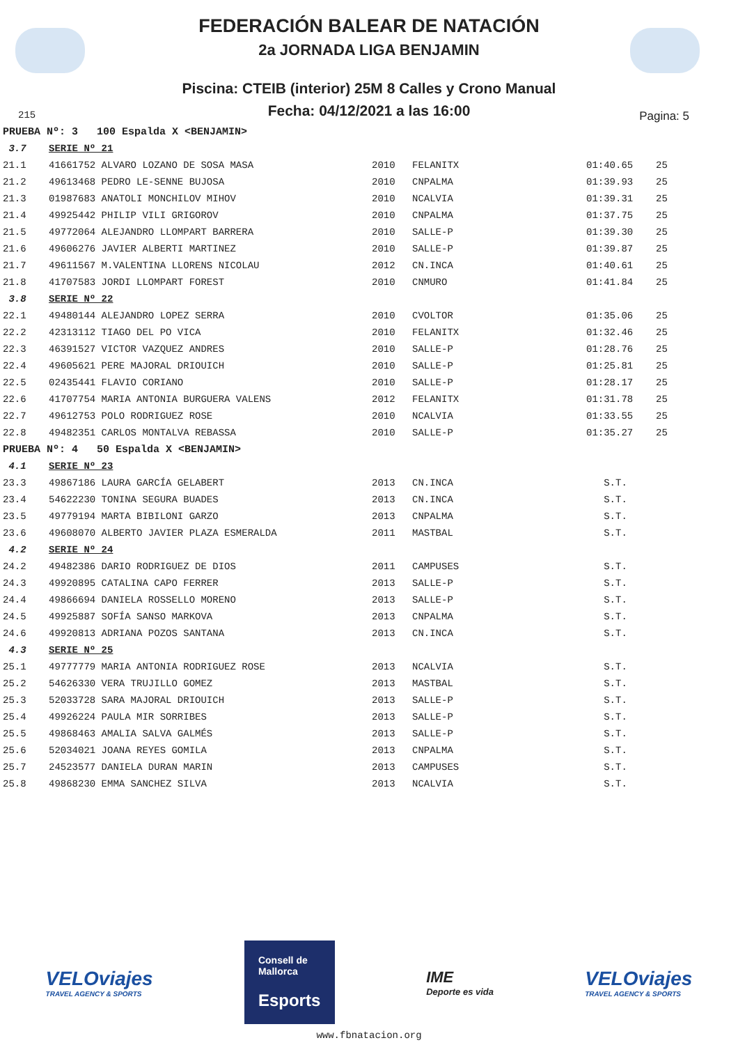FEDERACIÓN BALEAR DE NATACIÓN
2a JORNADA LIGA BENJAMIN
Piscina: CTEIB (interior) 25M 8 Calles y Crono Manual
Fecha: 04/12/2021 a las 16:00
215 Pagina: 5
| PRUEBA Nº: 3 100 Espalda X <BENJAMIN> | | | | | |
| 3.7 | SERIE Nº 21 | | | | |
| 21.1 | 41661752 ALVARO LOZANO DE SOSA MASA | 2010 | FELANITX | 01:40.65 | 25 |
| 21.2 | 49613468 PEDRO LE-SENNE BUJOSA | 2010 | CNPALMA | 01:39.93 | 25 |
| 21.3 | 01987683 ANATOLI MONCHILOV MIHOV | 2010 | NCALVIA | 01:39.31 | 25 |
| 21.4 | 49925442 PHILIP VILI GRIGOROV | 2010 | CNPALMA | 01:37.75 | 25 |
| 21.5 | 49772064 ALEJANDRO LLOMPART BARRERA | 2010 | SALLE-P | 01:39.30 | 25 |
| 21.6 | 49606276 JAVIER ALBERTI MARTINEZ | 2010 | SALLE-P | 01:39.87 | 25 |
| 21.7 | 49611567 M.VALENTINA LLORENS NICOLAU | 2012 | CN.INCA | 01:40.61 | 25 |
| 21.8 | 41707583 JORDI LLOMPART FOREST | 2010 | CNMURO | 01:41.84 | 25 |
| 3.8 | SERIE Nº 22 | | | | |
| 22.1 | 49480144 ALEJANDRO LOPEZ SERRA | 2010 | CVOLTOR | 01:35.06 | 25 |
| 22.2 | 42313112 TIAGO DEL PO VICA | 2010 | FELANITX | 01:32.46 | 25 |
| 22.3 | 46391527 VICTOR VAZQUEZ ANDRES | 2010 | SALLE-P | 01:28.76 | 25 |
| 22.4 | 49605621 PERE MAJORAL DRIOUICH | 2010 | SALLE-P | 01:25.81 | 25 |
| 22.5 | 02435441 FLAVIO CORIANO | 2010 | SALLE-P | 01:28.17 | 25 |
| 22.6 | 41707754 MARIA ANTONIA BURGUERA VALENS | 2012 | FELANITX | 01:31.78 | 25 |
| 22.7 | 49612753 POLO RODRIGUEZ ROSE | 2010 | NCALVIA | 01:33.55 | 25 |
| 22.8 | 49482351 CARLOS MONTALVA REBASSA | 2010 | SALLE-P | 01:35.27 | 25 |
| PRUEBA Nº: 4 50 Espalda X <BENJAMIN> | | | | | |
| 4.1 | SERIE Nº 23 | | | | |
| 23.3 | 49867186 LAURA GARCÍA GELABERT | 2013 | CN.INCA | S.T. | |
| 23.4 | 54622230 TONINA SEGURA BUADES | 2013 | CN.INCA | S.T. | |
| 23.5 | 49779194 MARTA BIBILONI GARZO | 2013 | CNPALMA | S.T. | |
| 23.6 | 49608070 ALBERTO JAVIER PLAZA ESMERALDA | 2011 | MASTBAL | S.T. | |
| 4.2 | SERIE Nº 24 | | | | |
| 24.2 | 49482386 DARIO RODRIGUEZ DE DIOS | 2011 | CAMPUSES | S.T. | |
| 24.3 | 49920895 CATALINA CAPO FERRER | 2013 | SALLE-P | S.T. | |
| 24.4 | 49866694 DANIELA ROSSELLO MORENO | 2013 | SALLE-P | S.T. | |
| 24.5 | 49925887 SOFÍA SANSO MARKOVA | 2013 | CNPALMA | S.T. | |
| 24.6 | 49920813 ADRIANA POZOS SANTANA | 2013 | CN.INCA | S.T. | |
| 4.3 | SERIE Nº 25 | | | | |
| 25.1 | 49777779 MARIA ANTONIA RODRIGUEZ ROSE | 2013 | NCALVIA | S.T. | |
| 25.2 | 54626330 VERA TRUJILLO GOMEZ | 2013 | MASTBAL | S.T. | |
| 25.3 | 52033728 SARA MAJORAL DRIOUICH | 2013 | SALLE-P | S.T. | |
| 25.4 | 49926224 PAULA MIR SORRIBES | 2013 | SALLE-P | S.T. | |
| 25.5 | 49868463 AMALIA SALVA GALMÉS | 2013 | SALLE-P | S.T. | |
| 25.6 | 52034021 JOANA REYES GOMILA | 2013 | CNPALMA | S.T. | |
| 25.7 | 24523577 DANIELA DURAN MARIN | 2013 | CAMPUSES | S.T. | |
| 25.8 | 49868230 EMMA SANCHEZ SILVA | 2013 | NCALVIA | S.T. | |
VELOviajes
TRAVEL AGENCY & SPORTS
Consell de Mallorca
Esports
IME
Deporte es vida
VELOviajes
TRAVEL AGENCY & SPORTS
www.fbnatacion.org